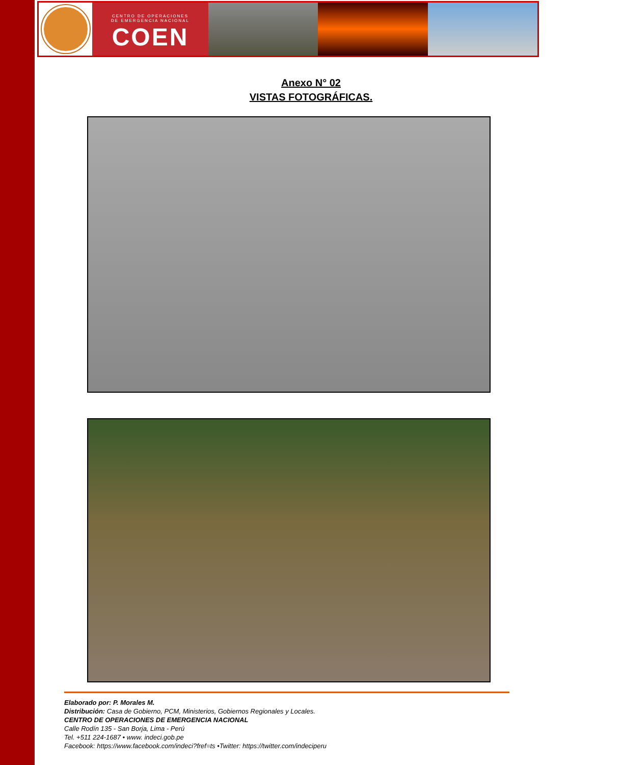CENTRO DE OPERACIONES
DE EMERGENCIA NACIONAL
COEN
Anexo N° 02
VISTAS FOTOGRÁFICAS.
Elaborado por: P. Morales M.
Distribución: Casa de Gobierno, PCM, Ministerios, Gobiernos Regionales y Locales.
CENTRO DE OPERACIONES DE EMERGENCIA NACIONAL
Calle Rodín 135 - San Borja, Lima - Perú
Tel. +511 224-1687 • www. indeci.gob.pe
Facebook: https://www.facebook.com/indeci?fref=ts •Twitter: https://twitter.com/indeciperu